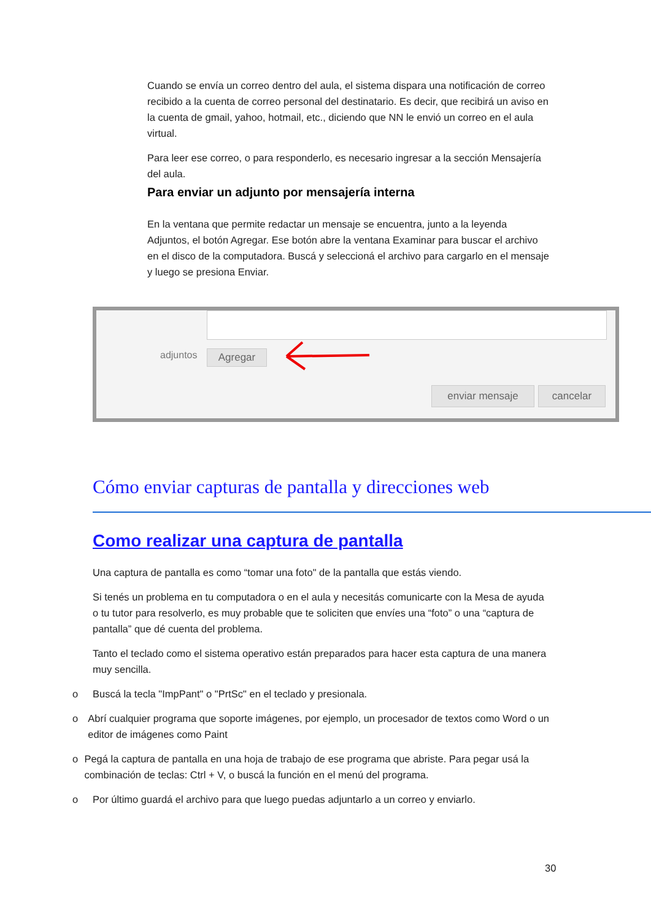Cuando se envía un correo dentro del aula, el sistema dispara una notificación de correo recibido a la cuenta de correo personal del destinatario. Es decir, que recibirá un aviso en la cuenta de gmail, yahoo, hotmail, etc., diciendo que NN le envió un correo en el aula virtual.
Para leer ese correo, o para responderlo, es necesario ingresar a la sección Mensajería del aula.
Para enviar un adjunto por mensajería interna
En la ventana que permite redactar un mensaje se encuentra, junto a la leyenda Adjuntos, el botón Agregar. Ese botón abre la ventana Examinar para buscar el archivo en el disco de la computadora. Buscá y seleccioná el archivo para cargarlo en el mensaje y luego se presiona Enviar.
adjuntos Agregar
enviar mensaje cancelar
Cómo enviar capturas de pantalla y direcciones web
Como realizar una captura de pantalla
Una captura de pantalla es como “tomar una foto" de la pantalla que estás viendo.
Si tenés un problema en tu computadora o en el aula y necesitás comunicarte con la Mesa de ayuda o tu tutor para resolverlo, es muy probable que te soliciten que envíes una “foto” o una “captura de pantalla” que dé cuenta del problema.
Tanto el teclado como el sistema operativo están preparados para hacer esta captura de una manera muy sencilla.
o Buscá la tecla "ImpPant" o "PrtSc" en el teclado y presionala.
o Abrí cualquier programa que soporte imágenes, por ejemplo, un procesador de textos como Word o un editor de imágenes como Paint
o Pegá la captura de pantalla en una hoja de trabajo de ese programa que abriste. Para pegar usá la combinación de teclas: Ctrl + V, o buscá la función en el menú del programa.
o Por último guardá el archivo para que luego puedas adjuntarlo a un correo y enviarlo.
30